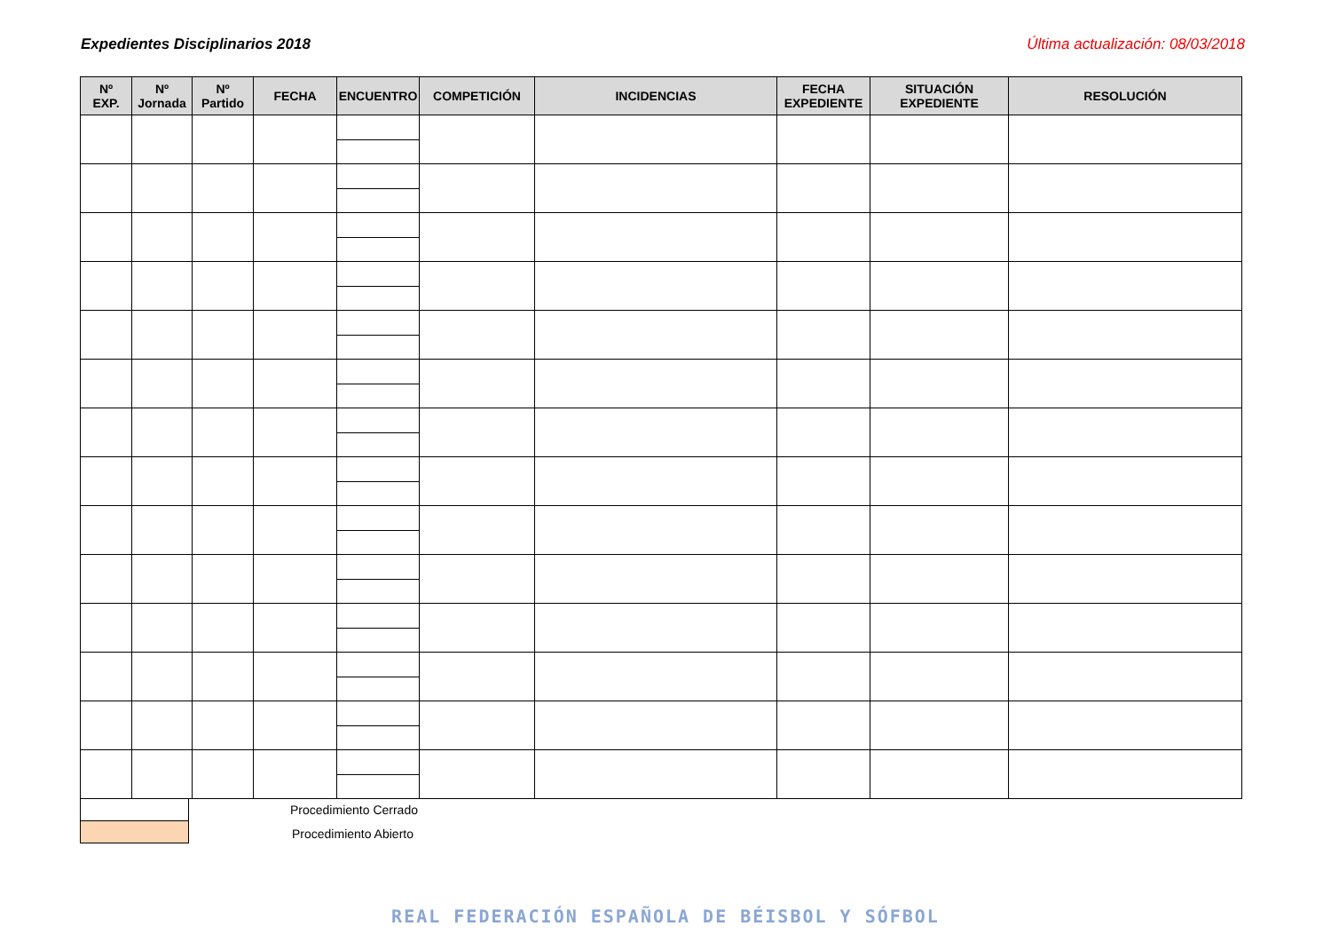Expedientes Disciplinarios 2018 Última actualización: 08/03/2018
| Nº EXP. | Nº Jornada | Nº Partido | FECHA | ENCUENTRO | COMPETICIÓN | INCIDENCIAS | FECHA EXPEDIENTE | SITUACIÓN EXPEDIENTE | RESOLUCIÓN |
| --- | --- | --- | --- | --- | --- | --- | --- | --- | --- |
Procedimiento Cerrado
Procedimiento Abierto
REAL FEDERACIÓN ESPAÑOLA DE BÉISBOL Y SÓFBOL